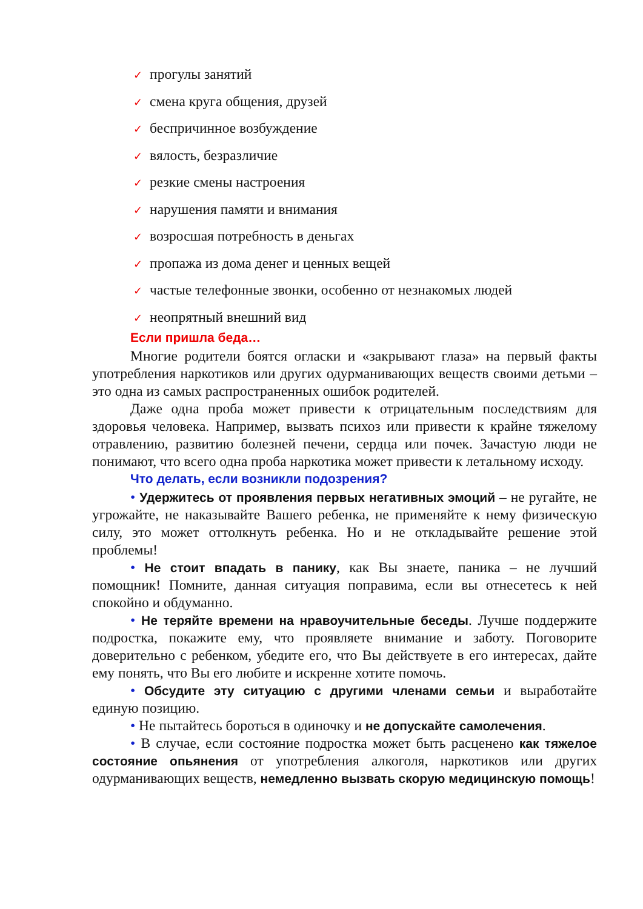✓ прогулы занятий
✓ смена круга общения, друзей
✓ беспричинное возбуждение
✓ вялость, безразличие
✓ резкие смены настроения
✓ нарушения памяти и внимания
✓ возросшая потребность в деньгах
✓ пропажа из дома денег и ценных вещей
✓ частые телефонные звонки, особенно от незнакомых людей
✓ неопрятный внешний вид
Если пришла беда…
Многие родители боятся огласки и «закрывают глаза» на первый факты употребления наркотиков или других одурманивающих веществ своими детьми – это одна из самых распространенных ошибок родителей.
Даже одна проба может привести к отрицательным последствиям для здоровья человека. Например, вызвать психоз или привести к крайне тяжелому отравлению, развитию болезней печени, сердца или почек. Зачастую люди не понимают, что всего одна проба наркотика может привести к летальному исходу.
Что делать, если возникли подозрения?
• Удержитесь от проявления первых негативных эмоций – не ругайте, не угрожайте, не наказывайте Вашего ребенка, не применяйте к нему физическую силу, это может оттолкнуть ребенка. Но и не откладывайте решение этой проблемы!
• Не стоит впадать в панику, как Вы знаете, паника – не лучший помощник! Помните, данная ситуация поправима, если вы отнесетесь к ней спокойно и обдуманно.
• Не теряйте времени на нравоучительные беседы. Лучше поддержите подростка, покажите ему, что проявляете внимание и заботу. Поговорите доверительно с ребенком, убедите его, что Вы действуете в его интересах, дайте ему понять, что Вы его любите и искренне хотите помочь.
• Обсудите эту ситуацию с другими членами семьи и выработайте единую позицию.
• Не пытайтесь бороться в одиночку и не допускайте самолечения.
• В случае, если состояние подростка может быть расценено как тяжелое состояние опьянения от употребления алкоголя, наркотиков или других одурманивающих веществ, немедленно вызвать скорую медицинскую помощь!